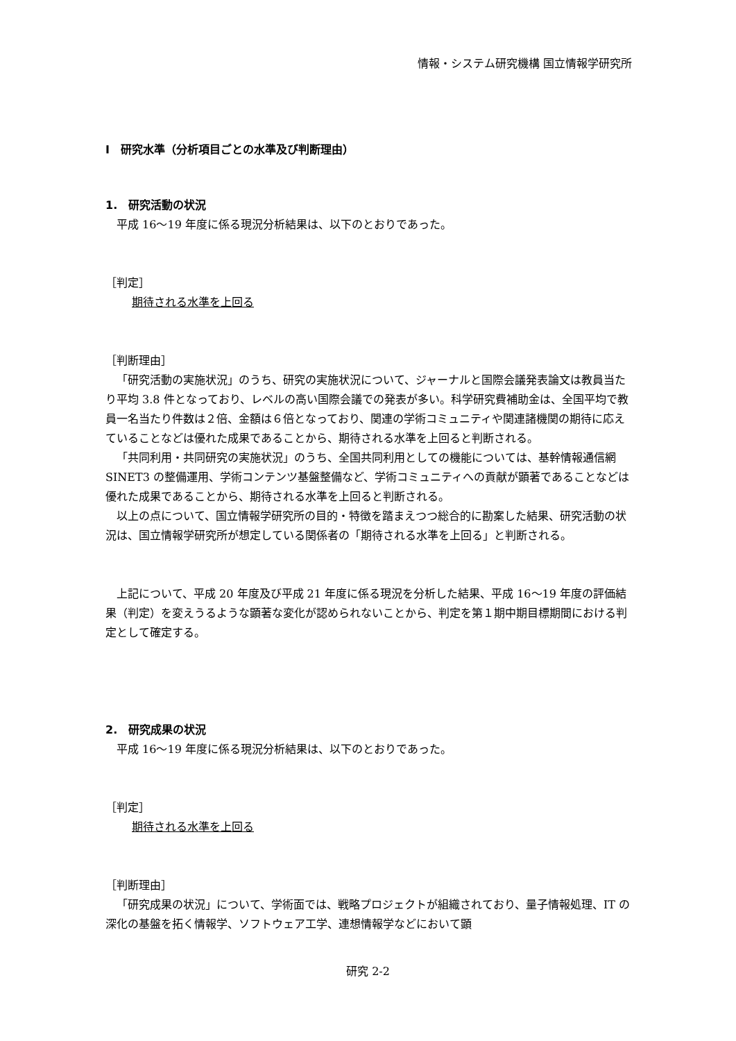情報・システム研究機構 国立情報学研究所
Ⅰ　研究水準（分析項目ごとの水準及び判断理由）
1.　研究活動の状況
平成 16～19 年度に係る現況分析結果は、以下のとおりであった。
［判定］
期待される水準を上回る
［判断理由］
「研究活動の実施状況」のうち、研究の実施状況について、ジャーナルと国際会議発表論文は教員当たり平均 3.8 件となっており、レベルの高い国際会議での発表が多い。科学研究費補助金は、全国平均で教員一名当たり件数は２倍、金額は６倍となっており、関連の学術コミュニティや関連諸機関の期待に応えていることなどは優れた成果であることから、期待される水準を上回ると判断される。
「共同利用・共同研究の実施状況」のうち、全国共同利用としての機能については、基幹情報通信網 SINET3 の整備運用、学術コンテンツ基盤整備など、学術コミュニティへの貢献が顕著であることなどは優れた成果であることから、期待される水準を上回ると判断される。
以上の点について、国立情報学研究所の目的・特徴を踏まえつつ総合的に勘案した結果、研究活動の状況は、国立情報学研究所が想定している関係者の「期待される水準を上回る」と判断される。
上記について、平成 20 年度及び平成 21 年度に係る現況を分析した結果、平成 16～19 年度の評価結果（判定）を変えうるような顕著な変化が認められないことから、判定を第１期中期目標期間における判定として確定する。
2.　研究成果の状況
平成 16～19 年度に係る現況分析結果は、以下のとおりであった。
［判定］
期待される水準を上回る
［判断理由］
「研究成果の状況」について、学術面では、戦略プロジェクトが組織されており、量子情報処理、IT の深化の基盤を拓く情報学、ソフトウェア工学、連想情報学などにおいて顕
研究 2-2